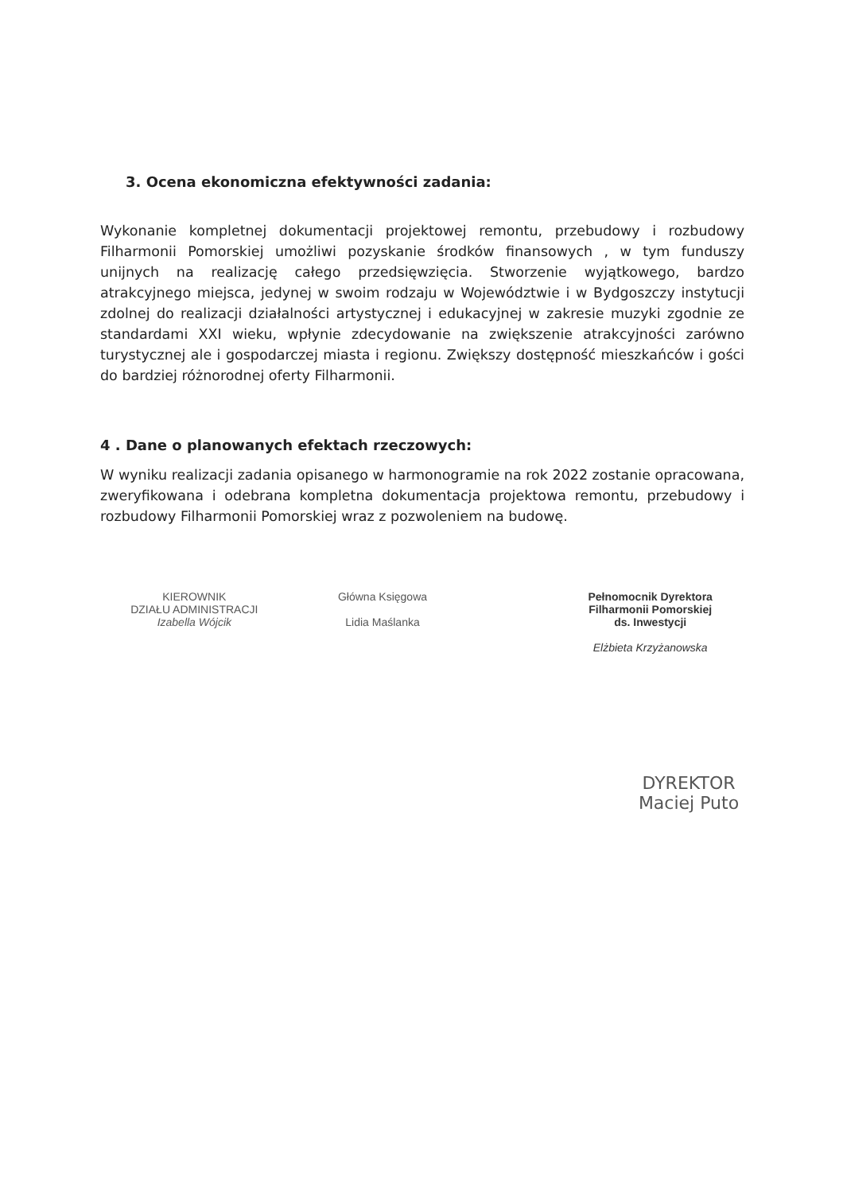3. Ocena ekonomiczna efektywności zadania:
Wykonanie kompletnej dokumentacji projektowej remontu, przebudowy i rozbudowy Filharmonii Pomorskiej umożliwi pozyskanie środków finansowych , w tym funduszy unijnych na realizację całego przedsięwzięcia. Stworzenie wyjątkowego, bardzo atrakcyjnego miejsca, jedynej w swoim rodzaju w Województwie i w Bydgoszczy instytucji zdolnej do realizacji działalności artystycznej i edukacyjnej w zakresie muzyki zgodnie ze standardami XXI wieku, wpłynie zdecydowanie na zwiększenie atrakcyjności zarówno turystycznej ale i gospodarczej miasta i regionu. Zwiększy dostępność mieszkańców i gości do bardziej różnorodnej oferty Filharmonii.
4 . Dane o planowanych efektach rzeczowych:
W wyniku realizacji zadania opisanego w harmonogramie na rok 2022 zostanie opracowana, zweryfikowana i odebrana kompletna dokumentacja projektowa remontu, przebudowy i rozbudowy Filharmonii Pomorskiej wraz z pozwoleniem na budowę.
KIEROWNIK
DZIAŁU ADMINISTRACJI
Izabella Wójcik
Główna Księgowa
Lidia Maślanka
Pełnomocnik Dyrektora
Filharmonii Pomorskiej
ds. Inwestycji
Elżbieta Krzyżanowska
DYREKTOR
Maciej Puto